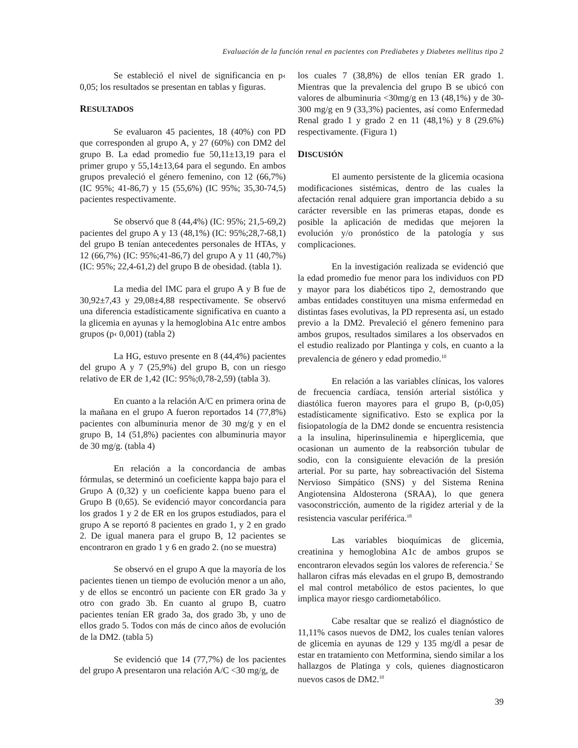Evaluación de la función renal en pacientes con Prediabetes y Diabetes mellitus tipo 2
Se estableció el nivel de significancia en p‹ 0,05; los resultados se presentan en tablas y figuras.
RESULTADOS
Se evaluaron 45 pacientes, 18 (40%) con PD que corresponden al grupo A, y 27 (60%) con DM2 del grupo B. La edad promedio fue 50,11±13,19 para el primer grupo y 55,14±13,64 para el segundo. En ambos grupos prevaleció el género femenino, con 12 (66,7%) (IC 95%; 41-86,7) y 15 (55,6%) (IC 95%; 35,30-74,5) pacientes respectivamente.
Se observó que 8 (44,4%) (IC: 95%; 21,5-69,2) pacientes del grupo A y 13 (48,1%) (IC: 95%;28,7-68,1) del grupo B tenían antecedentes personales de HTAs, y 12 (66,7%) (IC: 95%;41-86,7) del grupo A y 11 (40,7%) (IC: 95%; 22,4-61,2) del grupo B de obesidad. (tabla 1).
La media del IMC para el grupo A y B fue de 30,92±7,43 y 29,08±4,88 respectivamente. Se observó una diferencia estadísticamente significativa en cuanto a la glicemia en ayunas y la hemoglobina A1c entre ambos grupos (p‹ 0,001) (tabla 2)
La HG, estuvo presente en 8 (44,4%) pacientes del grupo A y 7 (25,9%) del grupo B, con un riesgo relativo de ER de 1,42 (IC: 95%;0,78-2,59) (tabla 3).
En cuanto a la relación A/C en primera orina de la mañana en el grupo A fueron reportados 14 (77,8%) pacientes con albuminuria menor de 30 mg/g y en el grupo B, 14 (51,8%) pacientes con albuminuria mayor de 30 mg/g. (tabla 4)
En relación a la concordancia de ambas fórmulas, se determinó un coeficiente kappa bajo para el Grupo A (0,32) y un coeficiente kappa bueno para el Grupo B (0,65). Se evidenció mayor concordancia para los grados 1 y 2 de ER en los grupos estudiados, para el grupo A se reportó 8 pacientes en grado 1, y 2 en grado 2. De igual manera para el grupo B, 12 pacientes se encontraron en grado 1 y 6 en grado 2. (no se muestra)
Se observó en el grupo A que la mayoría de los pacientes tienen un tiempo de evolución menor a un año, y de ellos se encontró un paciente con ER grado 3a y otro con grado 3b. En cuanto al grupo B, cuatro pacientes tenían ER grado 3a, dos grado 3b, y uno de ellos grado 5. Todos con más de cinco años de evolución de la DM2. (tabla 5)
Se evidenció que 14 (77,7%) de los pacientes del grupo A presentaron una relación A/C <30 mg/g, de
los cuales 7 (38,8%) de ellos tenían ER grado 1. Mientras que la prevalencia del grupo B se ubicó con valores de albuminuria <30mg/g en 13 (48,1%) y de 30-300 mg/g en 9 (33,3%) pacientes, así como Enfermedad Renal grado 1 y grado 2 en 11 (48,1%) y 8 (29.6%) respectivamente. (Figura 1)
DISCUSIÓN
El aumento persistente de la glicemia ocasiona modificaciones sistémicas, dentro de las cuales la afectación renal adquiere gran importancia debido a su carácter reversible en las primeras etapas, donde es posible la aplicación de medidas que mejoren la evolución y/o pronóstico de la patología y sus complicaciones.
En la investigación realizada se evidenció que la edad promedio fue menor para los individuos con PD y mayor para los diabéticos tipo 2, demostrando que ambas entidades constituyen una misma enfermedad en distintas fases evolutivas, la PD representa así, un estado previo a la DM2. Prevaleció el género femenino para ambos grupos, resultados similares a los observados en el estudio realizado por Plantinga y cols, en cuanto a la prevalencia de género y edad promedio.<sup>10</sup>
En relación a las variables clínicas, los valores de frecuencia cardíaca, tensión arterial sistólica y diastólica fueron mayores para el grupo B, (p‹0,05) estadísticamente significativo. Esto se explica por la fisiopatología de la DM2 donde se encuentra resistencia a la insulina, hiperinsulinemia e hiperglicemia, que ocasionan un aumento de la reabsorción tubular de sodio, con la consiguiente elevación de la presión arterial. Por su parte, hay sobreactivación del Sistema Nervioso Simpático (SNS) y del Sistema Renina Angiotensina Aldosterona (SRAA), lo que genera vasoconstricción, aumento de la rigidez arterial y de la resistencia vascular periférica.<sup>18</sup>
Las variables bioquímicas de glicemia, creatinina y hemoglobina A1c de ambos grupos se encontraron elevados según los valores de referencia.<sup>2</sup> Se hallaron cifras más elevadas en el grupo B, demostrando el mal control metabólico de estos pacientes, lo que implica mayor riesgo cardiometabólico.
Cabe resaltar que se realizó el diagnóstico de 11,11% casos nuevos de DM2, los cuales tenían valores de glicemia en ayunas de 129 y 135 mg/dl a pesar de estar en tratamiento con Metformina, siendo similar a los hallazgos de Platinga y cols, quienes diagnosticaron nuevos casos de DM2.<sup>10</sup>
39